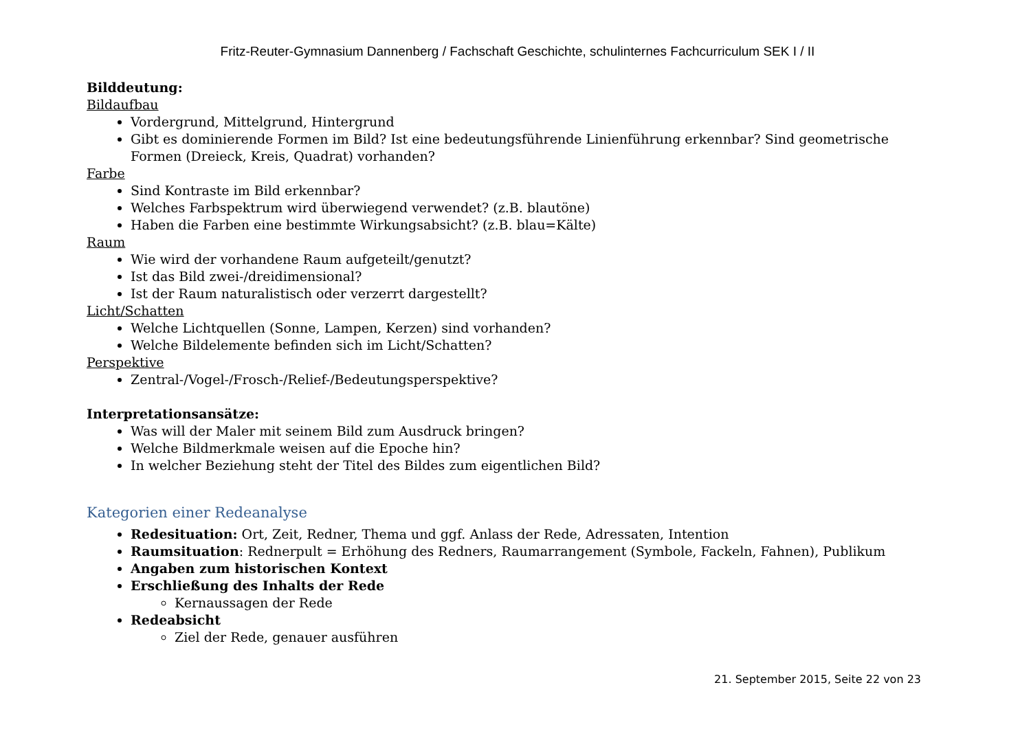Fritz-Reuter-Gymnasium Dannenberg / Fachschaft Geschichte, schulinternes Fachcurriculum SEK I / II
Bilddeutung:
Bildaufbau
Vordergrund, Mittelgrund, Hintergrund
Gibt es dominierende Formen im Bild? Ist eine bedeutungsführende Linienführung erkennbar? Sind geometrische Formen (Dreieck, Kreis, Quadrat) vorhanden?
Farbe
Sind Kontraste im Bild erkennbar?
Welches Farbspektrum wird überwiegend verwendet? (z.B. blautöne)
Haben die Farben eine bestimmte Wirkungsabsicht? (z.B. blau=Kälte)
Raum
Wie wird der vorhandene Raum aufgeteilt/genutzt?
Ist das Bild zwei-/dreidimensional?
Ist der Raum naturalistisch oder verzerrt dargestellt?
Licht/Schatten
Welche Lichtquellen (Sonne, Lampen, Kerzen) sind vorhanden?
Welche Bildelemente befinden sich im Licht/Schatten?
Perspektive
Zentral-/Vogel-/Frosch-/Relief-/Bedeutungsperspektive?
Interpretationsansätze:
Was will der Maler mit seinem Bild zum Ausdruck bringen?
Welche Bildmerkmale weisen auf die Epoche hin?
In welcher Beziehung steht der Titel des Bildes zum eigentlichen Bild?
Kategorien einer Redeanalyse
Redesituation: Ort, Zeit, Redner, Thema und ggf. Anlass der Rede, Adressaten, Intention
Raumsituation: Rednerpult = Erhöhung des Redners, Raumarrangement (Symbole, Fackeln, Fahnen), Publikum
Angaben zum historischen Kontext
Erschließung des Inhalts der Rede
Kernaussagen der Rede
Redeabsicht
Ziel der Rede, genauer ausführen
21. September 2015, Seite 22 von 23